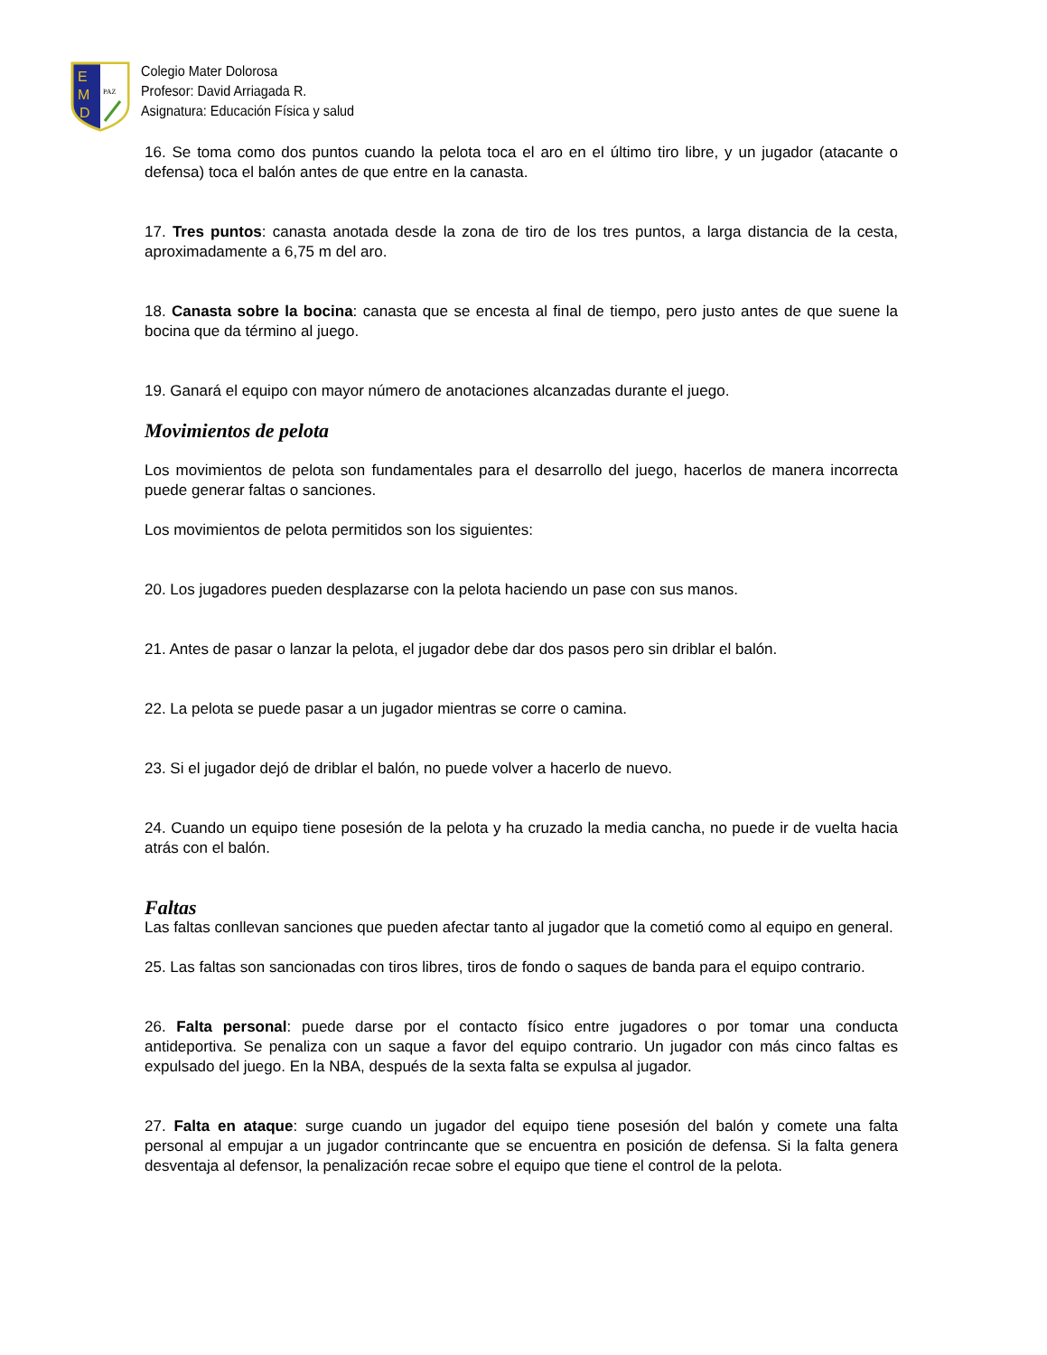E
M
D
PAZ
Colegio Mater Dolorosa
Profesor: David Arriagada R.
Asignatura: Educación Física y salud
16. Se toma como dos puntos cuando la pelota toca el aro en el último tiro libre, y un jugador (atacante o defensa) toca el balón antes de que entre en la canasta.
17. Tres puntos: canasta anotada desde la zona de tiro de los tres puntos, a larga distancia de la cesta, aproximadamente a 6,75 m del aro.
18. Canasta sobre la bocina: canasta que se encesta al final de tiempo, pero justo antes de que suene la bocina que da término al juego.
19. Ganará el equipo con mayor número de anotaciones alcanzadas durante el juego.
Movimientos de pelota
Los movimientos de pelota son fundamentales para el desarrollo del juego, hacerlos de manera incorrecta puede generar faltas o sanciones.
Los movimientos de pelota permitidos son los siguientes:
20. Los jugadores pueden desplazarse con la pelota haciendo un pase con sus manos.
21. Antes de pasar o lanzar la pelota, el jugador debe dar dos pasos pero sin driblar el balón.
22. La pelota se puede pasar a un jugador mientras se corre o camina.
23. Si el jugador dejó de driblar el balón, no puede volver a hacerlo de nuevo.
24. Cuando un equipo tiene posesión de la pelota y ha cruzado la media cancha, no puede ir de vuelta hacia atrás con el balón.
Faltas
Las faltas conllevan sanciones que pueden afectar tanto al jugador que la cometió como al equipo en general.
25. Las faltas son sancionadas con tiros libres, tiros de fondo o saques de banda para el equipo contrario.
26. Falta personal: puede darse por el contacto físico entre jugadores o por tomar una conducta antideportiva. Se penaliza con un saque a favor del equipo contrario. Un jugador con más cinco faltas es expulsado del juego. En la NBA, después de la sexta falta se expulsa al jugador.
27. Falta en ataque: surge cuando un jugador del equipo tiene posesión del balón y comete una falta personal al empujar a un jugador contrincante que se encuentra en posición de defensa. Si la falta genera desventaja al defensor, la penalización recae sobre el equipo que tiene el control de la pelota.